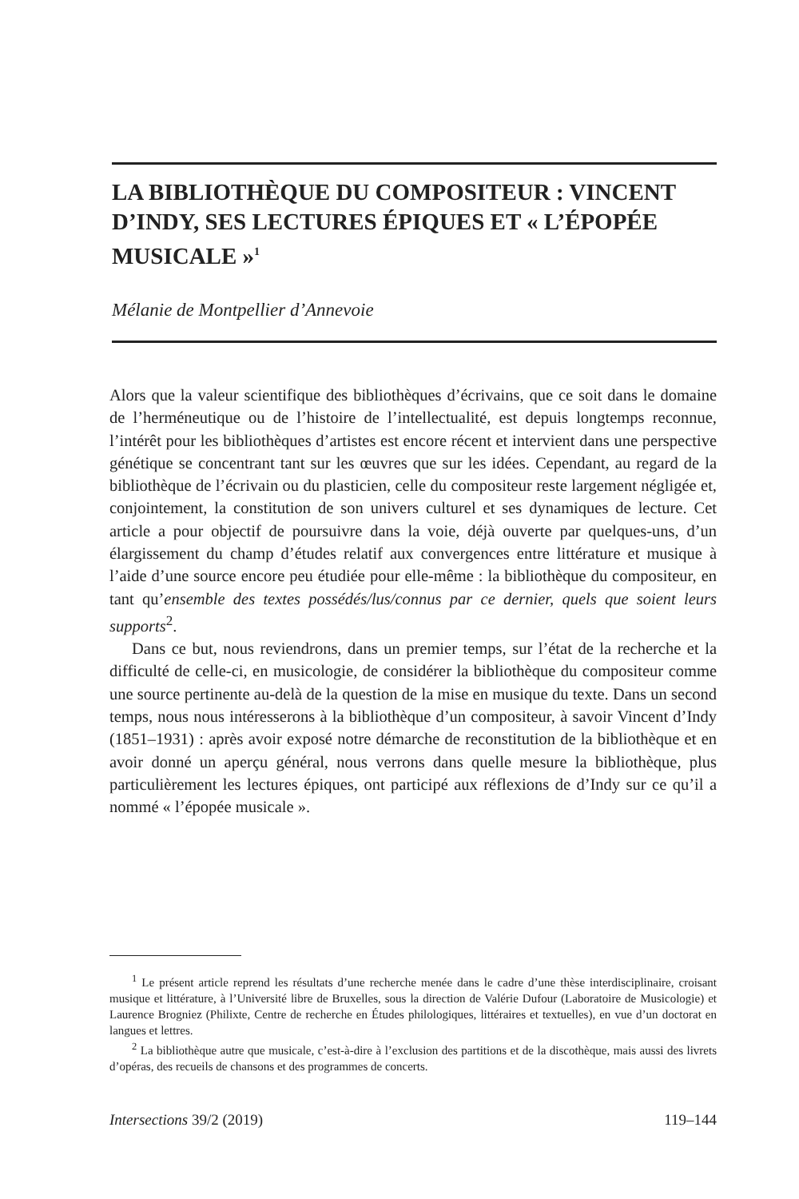LA BIBLIOTHÈQUE DU COMPOSITEUR : VINCENT D’INDY, SES LECTURES ÉPIQUES ET « L’ÉPOPÉE MUSICALE »<sup>1</sup>
Mélanie de Montpellier d’Annevoie
Alors que la valeur scientifique des bibliothèques d’écrivains, que ce soit dans le domaine de l’herméneutique ou de l’histoire de l’intellectualité, est depuis longtemps reconnue, l’intérêt pour les bibliothèques d’artistes est encore récent et intervient dans une perspective génétique se concentrant tant sur les œuvres que sur les idées. Cependant, au regard de la bibliothèque de l’écrivain ou du plasticien, celle du compositeur reste largement négligée et, conjointement, la constitution de son univers culturel et ses dynamiques de lecture. Cet article a pour objectif de poursuivre dans la voie, déjà ouverte par quelques-uns, d’un élargissement du champ d’études relatif aux convergences entre littérature et musique à l’aide d’une source encore peu étudiée pour elle-même : la bibliothèque du compositeur, en tant qu’ensemble des textes possédés/lus/connus par ce dernier, quels que soient leurs supports<sup>2</sup>.
Dans ce but, nous reviendrons, dans un premier temps, sur l’état de la recherche et la difficulté de celle-ci, en musicologie, de considérer la bibliothèque du compositeur comme une source pertinente au-delà de la question de la mise en musique du texte. Dans un second temps, nous nous intéresserons à la bibliothèque d’un compositeur, à savoir Vincent d’Indy (1851–1931) : après avoir exposé notre démarche de reconstitution de la bibliothèque et en avoir donné un aperçu général, nous verrons dans quelle mesure la bibliothèque, plus particulièrement les lectures épiques, ont participé aux réflexions de d’Indy sur ce qu’il a nommé « l’épopée musicale ».
<sup>1</sup> Le présent article reprend les résultats d’une recherche menée dans le cadre d’une thèse interdisciplinaire, croisant musique et littérature, à l’Université libre de Bruxelles, sous la direction de Valérie Dufour (Laboratoire de Musicologie) et Laurence Brogniez (Philixte, Centre de recherche en Études philologiques, littéraires et textuelles), en vue d’un doctorat en langues et lettres.
<sup>2</sup> La bibliothèque autre que musicale, c’est-à-dire à l’exclusion des partitions et de la discothèque, mais aussi des livrets d’opéras, des recueils de chansons et des programmes de concerts.
Intersections 39/2 (2019) 119–144